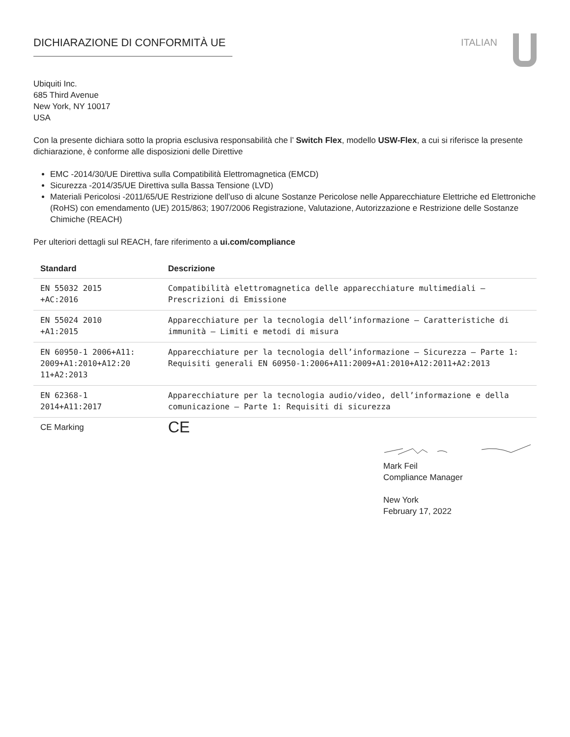DICHIARAZIONE DI CONFORMITÀ UE ITALIAN
Ubiquiti Inc.
685 Third Avenue
New York, NY 10017
USA
Con la presente dichiara sotto la propria esclusiva responsabilità che l’ Switch Flex, modello USW-Flex, a cui si riferisce la presente dichiarazione, è conforme alle disposizioni delle Direttive
EMC -2014/30/UE Direttiva sulla Compatibilità Elettromagnetica (EMCD)
Sicurezza -2014/35/UE Direttiva sulla Bassa Tensione (LVD)
Materiali Pericolosi -2011/65/UE Restrizione dell’uso di alcune Sostanze Pericolose nelle Apparecchiature Elettriche ed Elettroniche (RoHS) con emendamento (UE) 2015/863; 1907/2006 Registrazione, Valutazione, Autorizzazione e Restrizione delle Sostanze Chimiche (REACH)
Per ulteriori dettagli sul REACH, fare riferimento a ui.com/compliance
| Standard | Descrizione |
| --- | --- |
| EN 55032 2015 +AC:2016 | Compatibilità elettromagnetica delle apparecchiature multimediali — Prescrizioni di Emissione |
| EN 55024 2010 +A1:2015 | Apparecchiature per la tecnologia dell’informazione – Caratteristiche di immunità – Limiti e metodi di misura |
| EN 60950-1 2006+A11: 2009+A1:2010+A12:20 11+A2:2013 | Apparecchiature per la tecnologia dell’informazione – Sicurezza – Parte 1: Requisiti generali EN 60950-1:2006+A11:2009+A1:2010+A12:2011+A2:2013 |
| EN 62368-1 2014+A11:2017 | Apparecchiature per la tecnologia audio/video, dell’informazione e della comunicazione – Parte 1: Requisiti di sicurezza |
| CE Marking | CE |
Mark Feil
Compliance Manager
New York
February 17, 2022